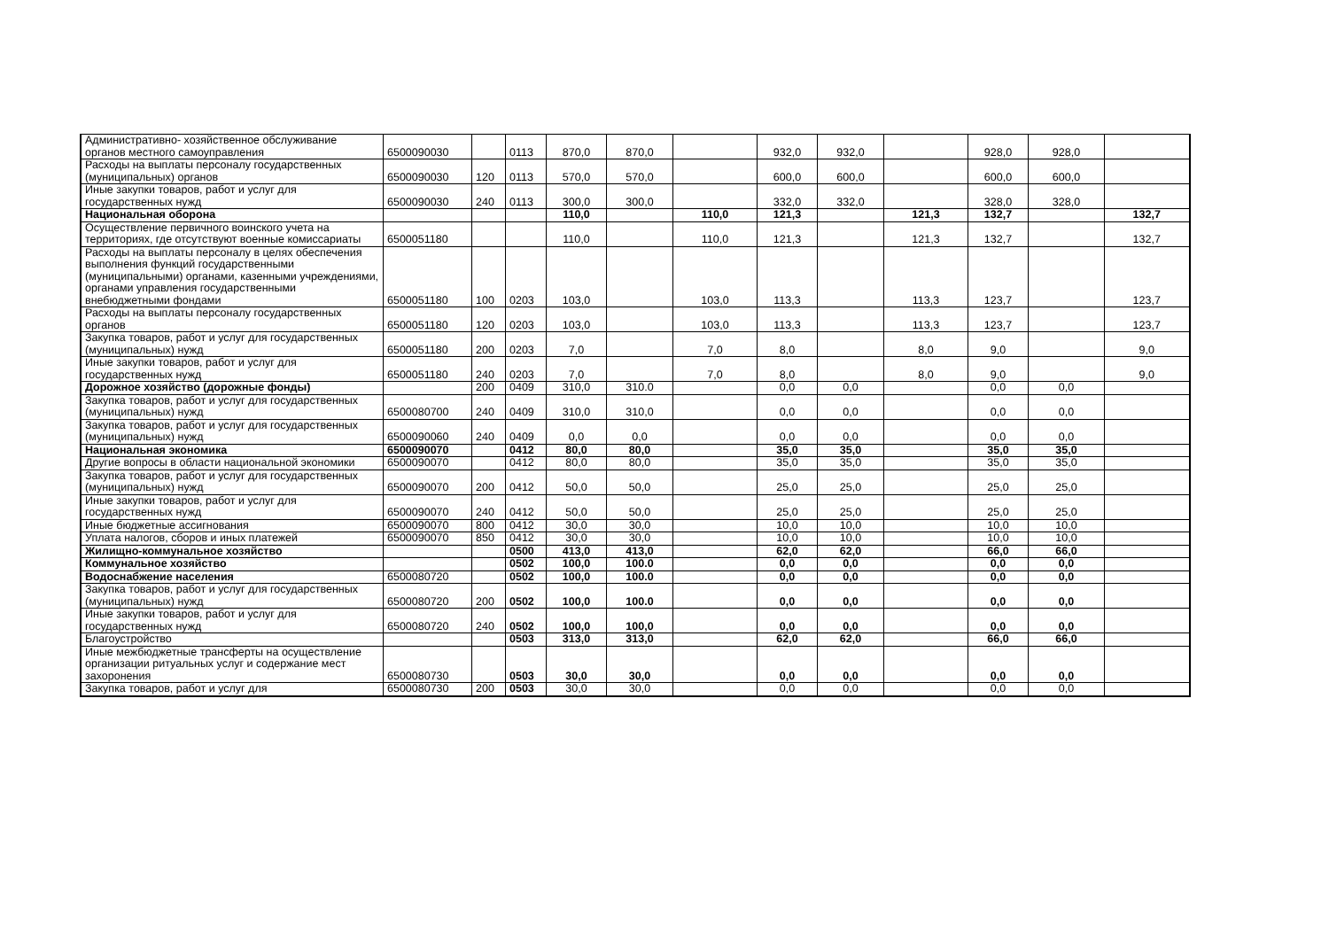| Административно- хозяйственное обслуживание органов местного самоуправления | 6500090030 | | 0113 | 870,0 | 870,0 | | 932,0 | 932,0 | | 928,0 | 928,0 | |
| Расходы на выплаты персоналу государственных (муниципальных) органов | 6500090030 | 120 | 0113 | 570,0 | 570,0 | | 600,0 | 600,0 | | 600,0 | 600,0 | |
| Иные закупки товаров, работ и услуг для государственных нужд | 6500090030 | 240 | 0113 | 300,0 | 300,0 | | 332,0 | 332,0 | | 328,0 | 328,0 | |
| Национальная оборона | | | | 110,0 | | 110,0 | 121,3 | | 121,3 | 132,7 | | 132,7 |
| Осуществление первичного воинского учета на территориях, где отсутствуют военные комиссариаты | 6500051180 | | | 110,0 | | 110,0 | 121,3 | | 121,3 | 132,7 | | 132,7 |
| Расходы на выплаты персоналу в целях обеспечения выполнения функций государственными (муниципальными) органами, казенными учреждениями, органами управления государственными внебюджетными фондами | 6500051180 | 100 | 0203 | 103,0 | | 103,0 | 113,3 | | 113,3 | 123,7 | | 123,7 |
| Расходы на выплаты персоналу государственных органов | 6500051180 | 120 | 0203 | 103,0 | | 103,0 | 113,3 | | 113,3 | 123,7 | | 123,7 |
| Закупка товаров, работ и услуг для государственных (муниципальных) нужд | 6500051180 | 200 | 0203 | 7,0 | | 7,0 | 8,0 | | 8,0 | 9,0 | | 9,0 |
| Иные закупки товаров, работ и услуг для государственных нужд | 6500051180 | 240 | 0203 | 7,0 | | 7,0 | 8,0 | | 8,0 | 9,0 | | 9,0 |
| Дорожное хозяйство (дорожные фонды) | | 200 | 0409 | 310,0 | 310.0 | | 0,0 | 0,0 | | 0,0 | 0,0 | |
| Закупка товаров, работ и услуг для государственных (муниципальных) нужд | 6500080700 | 240 | 0409 | 310,0 | 310,0 | | 0,0 | 0,0 | | 0,0 | 0,0 | |
| Закупка товаров, работ и услуг для государственных (муниципальных) нужд | 6500090060 | 240 | 0409 | 0,0 | 0,0 | | 0,0 | 0,0 | | 0,0 | 0,0 | |
| Национальная экономика | 6500090070 | | 0412 | 80,0 | 80,0 | | 35,0 | 35,0 | | 35,0 | 35,0 | |
| Другие вопросы в области национальной экономики | 6500090070 | | 0412 | 80,0 | 80,0 | | 35,0 | 35,0 | | 35,0 | 35,0 | |
| Закупка товаров, работ и услуг для государственных (муниципальных) нужд | 6500090070 | 200 | 0412 | 50,0 | 50,0 | | 25,0 | 25,0 | | 25,0 | 25,0 | |
| Иные закупки товаров, работ и услуг для государственных нужд | 6500090070 | 240 | 0412 | 50,0 | 50,0 | | 25,0 | 25,0 | | 25,0 | 25,0 | |
| Иные бюджетные ассигнования | 6500090070 | 800 | 0412 | 30,0 | 30,0 | | 10,0 | 10,0 | | 10,0 | 10,0 | |
| Уплата налогов, сборов и иных платежей | 6500090070 | 850 | 0412 | 30,0 | 30,0 | | 10,0 | 10,0 | | 10,0 | 10,0 | |
| Жилищно-коммунальное хозяйство | | | 0500 | 413,0 | 413,0 | | 62,0 | 62,0 | | 66,0 | 66,0 | |
| Коммунальное хозяйство | | | 0502 | 100,0 | 100.0 | | 0,0 | 0,0 | | 0,0 | 0,0 | |
| Водоснабжение населения | 6500080720 | | 0502 | 100,0 | 100.0 | | 0,0 | 0,0 | | 0,0 | 0,0 | |
| Закупка товаров, работ и услуг для государственных (муниципальных) нужд | 6500080720 | 200 | 0502 | 100,0 | 100.0 | | 0,0 | 0,0 | | 0,0 | 0,0 | |
| Иные закупки товаров, работ и услуг для государственных нужд | 6500080720 | 240 | 0502 | 100,0 | 100,0 | | 0,0 | 0,0 | | 0,0 | 0,0 | |
| Благоустройство | | | 0503 | 313,0 | 313,0 | | 62,0 | 62,0 | | 66,0 | 66,0 | |
| Иные межбюджетные трансферты на осуществление организации ритуальных услуг и содержание мест захоронения | 6500080730 | | 0503 | 30,0 | 30,0 | | 0,0 | 0,0 | | 0,0 | 0,0 | |
| Закупка товаров, работ и услуг для | 6500080730 | 200 | 0503 | 30,0 | 30,0 | | 0,0 | 0,0 | | 0,0 | 0,0 | |